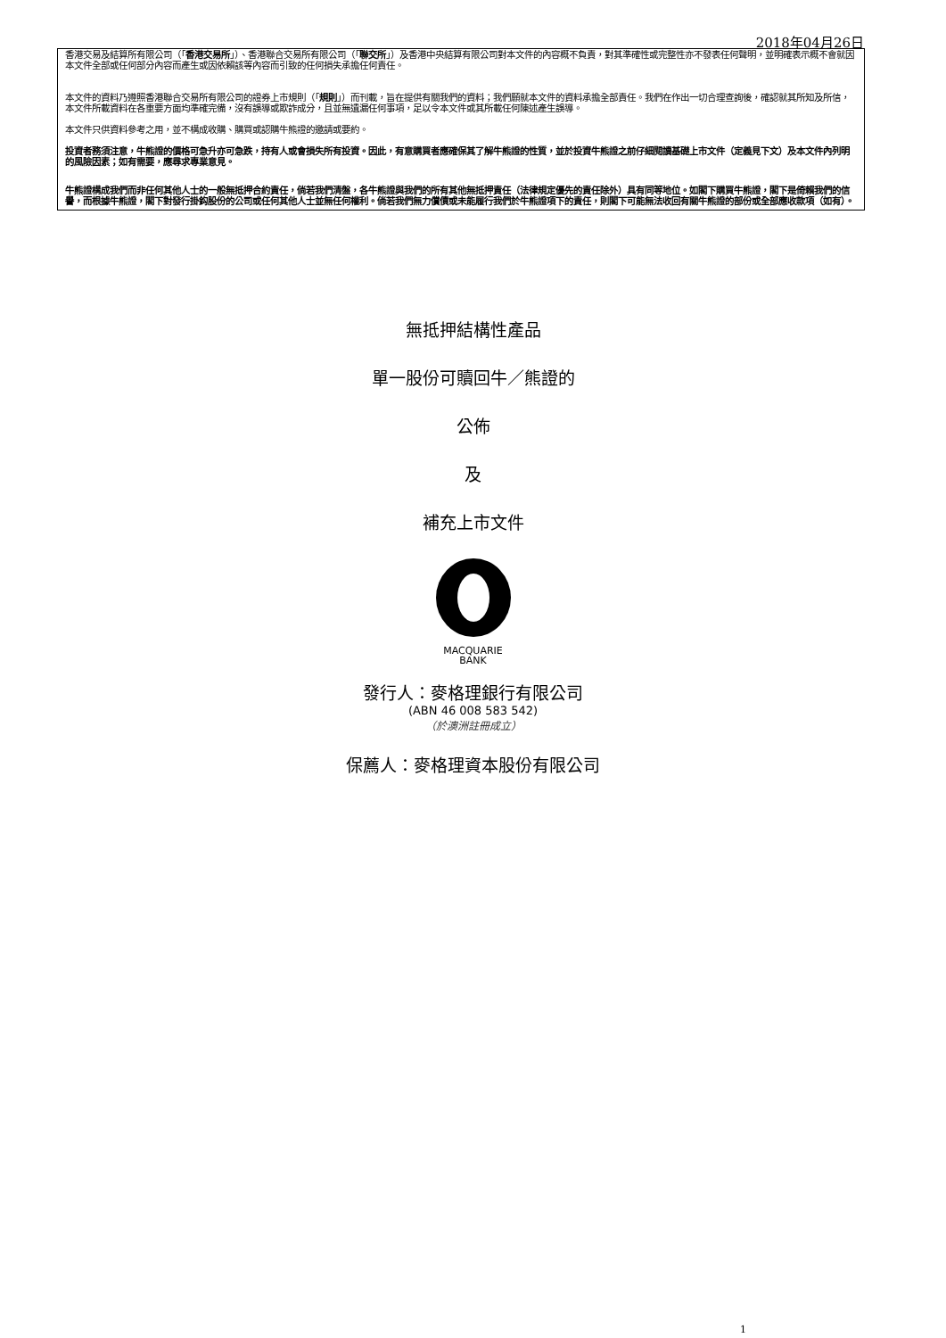2018年04月26日
香港交易及結算所有限公司（「香港交易所」）、香港聯合交易所有限公司（「聯交所」）及香港中央結算有限公司對本文件的內容概不負責，對其準確性或完整性亦不發表任何聲明，並明確表示概不會就因本文件全部或任何部分內容而產生或因依賴該等內容而引致的任何損失承擔任何責任。
本文件的資料乃遵照香港聯合交易所有限公司的證券上市規則（「規則」）而刊載，旨在提供有關我們的資料；我們願就本文件的資料承擔全部責任。我們在作出一切合理查詢後，確認就其所知及所信，本文件所載資料在各重要方面均準確完備，沒有誤導或欺詐成分，且並無遺漏任何事項，足以令本文件或其所載任何陳述產生誤導。
本文件只供資料參考之用，並不構成收購、購買或認購牛熊證的邀請或要約。
投資者務須注意，牛熊證的價格可急升亦可急跌，持有人或會損失所有投資。因此，有意購買者應確保其了解牛熊證的性質，並於投資牛熊證之前仔細閱讀基礎上市文件（定義見下文）及本文件內列明的風險因素；如有需要，應尋求專業意見。
牛熊證構成我們而非任何其他人士的一般無抵押合約責任，倘若我們清盤，各牛熊證與我們的所有其他無抵押責任（法律規定優先的責任除外）具有同等地位。如閣下購買牛熊證，閣下是倚賴我們的信譽，而根據牛熊證，閣下對發行掛鈎股份的公司或任何其他人士並無任何權利。倘若我們無力償債或未能履行我們於牛熊證項下的責任，則閣下可能無法收回有關牛熊證的部份或全部應收款項（如有）。
無抵押結構性產品
單一股份可贖回牛／熊證的
公佈
及
補充上市文件
MACQUARIE
BANK
發行人：麥格理銀行有限公司
(ABN 46 008 583 542)
（於澳洲註冊成立）
保薦人：麥格理資本股份有限公司
1